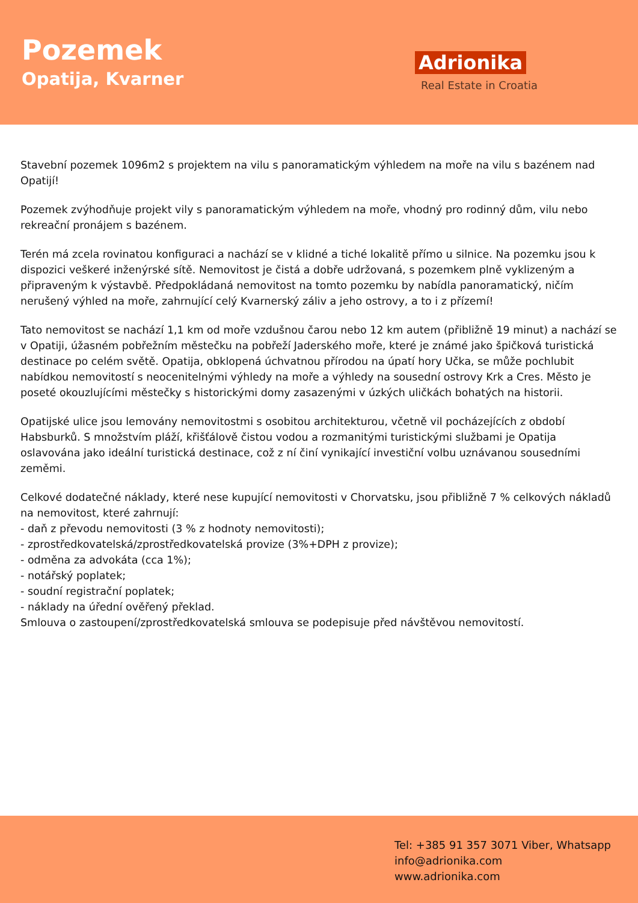Pozemek
Opatija, Kvarner
Adrionika
Real Estate in Croatia
Stavební pozemek 1096m2 s projektem na vilu s panoramatickým výhledem na moře na vilu s bazénem nad Opatijí!
Pozemek zvýhodňuje projekt vily s panoramatickým výhledem na moře, vhodný pro rodinný dům, vilu nebo rekreační pronájem s bazénem.
Terén má zcela rovinatou konfiguraci a nachází se v klidné a tiché lokalitě přímo u silnice. Na pozemku jsou k dispozici veškeré inženýrské sítě. Nemovitost je čistá a dobře udržovaná, s pozemkem plně vyklizeným a připraveným k výstavbě. Předpokládaná nemovitost na tomto pozemku by nabídla panoramatický, ničím nerušený výhled na moře, zahrnující celý Kvarnerský záliv a jeho ostrovy, a to i z přízemí!
Tato nemovitost se nachází 1,1 km od moře vzdušnou čarou nebo 12 km autem (přibližně 19 minut) a nachází se v Opatiji, úžasném pobřežním městečku na pobřeží Jaderského moře, které je známé jako špičková turistická destinace po celém světě. Opatija, obklopená úchvatnou přírodou na úpatí hory Učka, se může pochlubit nabídkou nemovitostí s neocenitelnými výhledy na moře a výhledy na sousední ostrovy Krk a Cres. Město je poseté okouzlujícími městečky s historickými domy zasazenými v úzkých uličkách bohatých na historii.
Opatijské ulice jsou lemovány nemovitostmi s osobitou architekturou, včetně vil pocházejících z období Habsburků. S množstvím pláží, křišťálově čistou vodou a rozmanitými turistickými službami je Opatija oslavována jako ideální turistická destinace, což z ní činí vynikající investiční volbu uznávanou sousedními zeměmi.
Celkové dodatečné náklady, které nese kupující nemovitosti v Chorvatsku, jsou přibližně 7 % celkových nákladů na nemovitost, které zahrnují:
- daň z převodu nemovitosti (3 % z hodnoty nemovitosti);
- zprostředkovatelská/zprostředkovatelská provize (3%+DPH z provize);
- odměna za advokáta (cca 1%);
- notářský poplatek;
- soudní registrační poplatek;
- náklady na úřední ověřený překlad.
Smlouva o zastoupení/zprostředkovatelská smlouva se podepisuje před návštěvou nemovitostí.
Tel: +385 91 357 3071 Viber, Whatsapp
info@adrionika.com
www.adrionika.com